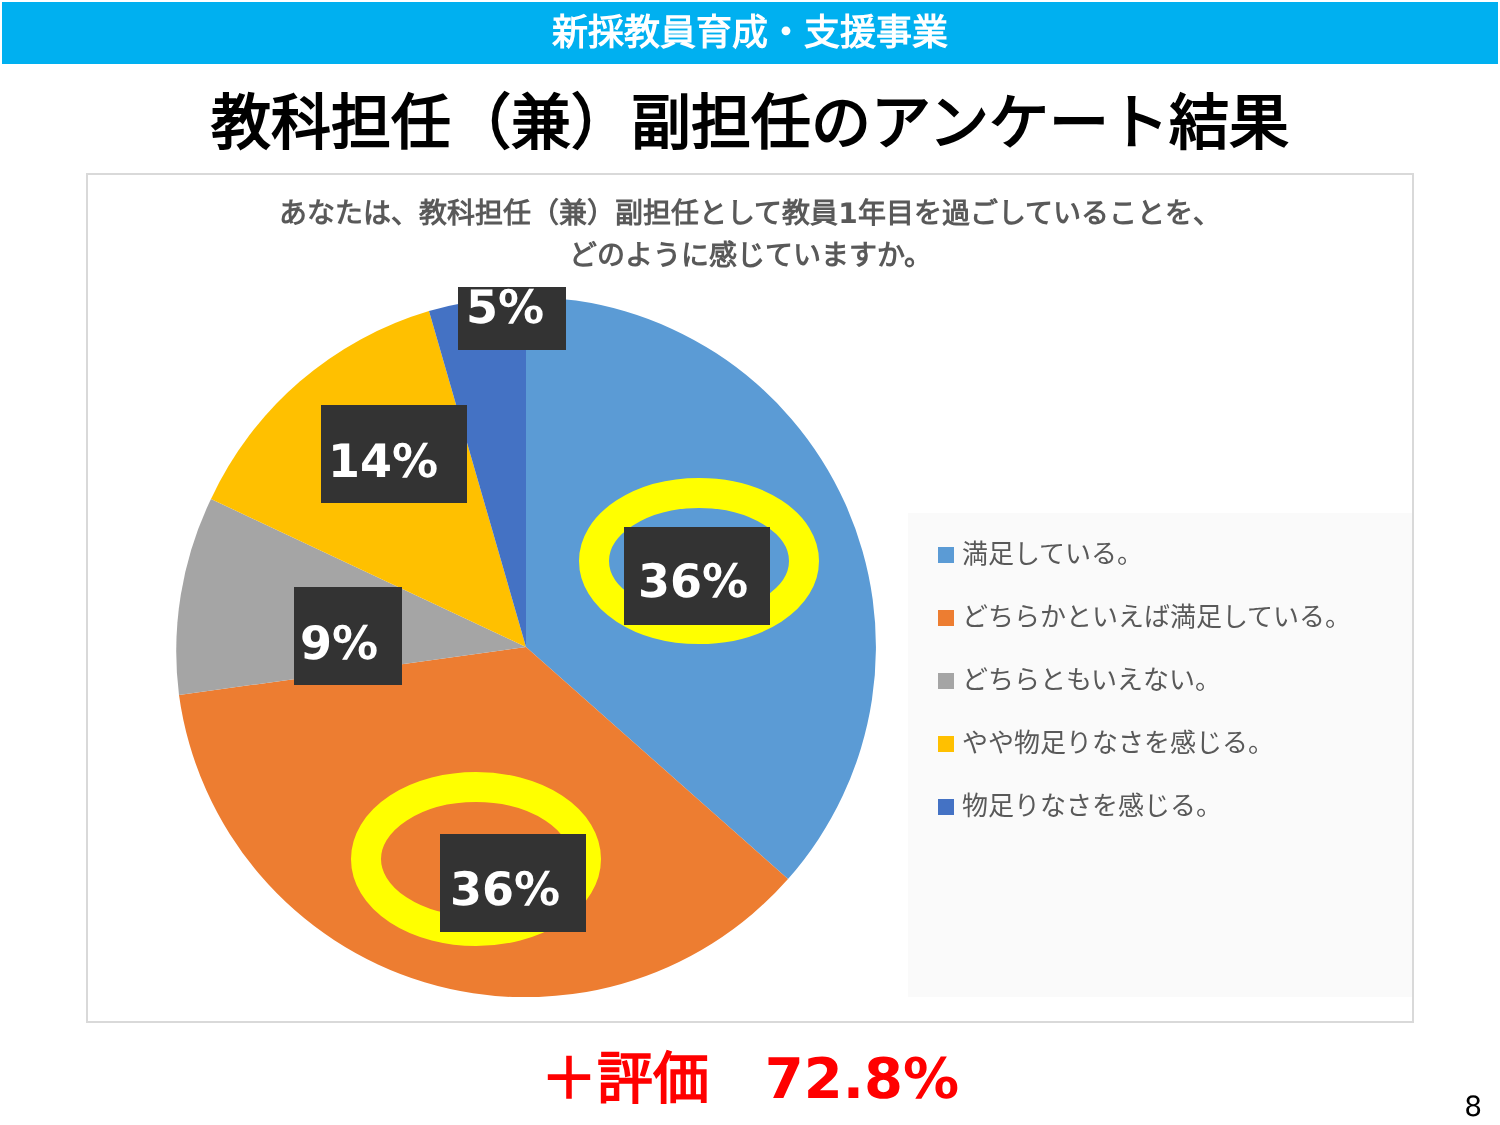新採教員育成・支援事業
教科担任（兼）副担任のアンケート結果
あなたは、教科担任（兼）副担任として教員1年目を過ごしていることを、どのように感じていますか。
36%
36%
9%
14%
5%
満足している。
どちらかといえば満足している。
どちらともいえない。
やや物足りなさを感じる。
物足りなさを感じる。
＋評価　72.8%
8